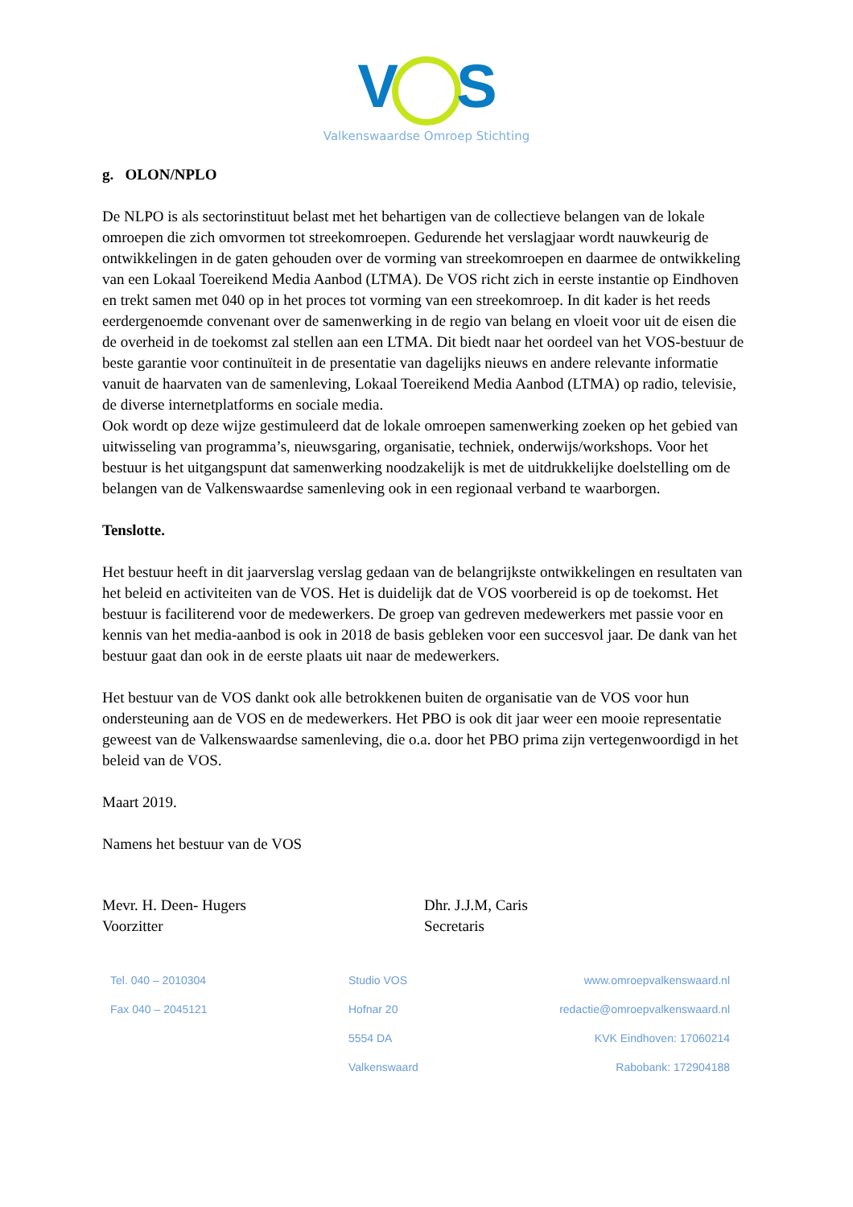V S
Valkenswaardse Omroep Stichting
g. OLON/NPLO
De NLPO is als sectorinstituut belast met het behartigen van de collectieve belangen van de lokale omroepen die zich omvormen tot streekomroepen. Gedurende het verslagjaar wordt nauwkeurig de ontwikkelingen in de gaten gehouden over de vorming van streekomroepen en daarmee de ontwikkeling van een Lokaal Toereikend Media Aanbod (LTMA). De VOS richt zich in eerste instantie op Eindhoven en trekt samen met 040 op in het proces tot vorming van een streekomroep. In dit kader is het reeds eerdergenoemde convenant over de samenwerking in de regio van belang en vloeit voor uit de eisen die de overheid in de toekomst zal stellen aan een LTMA. Dit biedt naar het oordeel van het VOS-bestuur de beste garantie voor continuïteit in de presentatie van dagelijks nieuws en andere relevante informatie vanuit de haarvaten van de samenleving, Lokaal Toereikend Media Aanbod (LTMA) op radio, televisie, de diverse internetplatforms en sociale media.
Ook wordt op deze wijze gestimuleerd dat de lokale omroepen samenwerking zoeken op het gebied van uitwisseling van programma’s, nieuwsgaring, organisatie, techniek, onderwijs/workshops. Voor het bestuur is het uitgangspunt dat samenwerking noodzakelijk is met de uitdrukkelijke doelstelling om de belangen van de Valkenswaardse samenleving ook in een regionaal verband te waarborgen.
Tenslotte.
Het bestuur heeft in dit jaarverslag verslag gedaan van de belangrijkste ontwikkelingen en resultaten van het beleid en activiteiten van de VOS. Het is duidelijk dat de VOS voorbereid is op de toekomst. Het bestuur is faciliterend voor de medewerkers. De groep van gedreven medewerkers met passie voor en kennis van het media-aanbod is ook in 2018 de basis gebleken voor een succesvol jaar. De dank van het bestuur gaat dan ook in de eerste plaats uit naar de medewerkers.
Het bestuur van de VOS dankt ook alle betrokkenen buiten de organisatie van de VOS voor hun ondersteuning aan de VOS en de medewerkers. Het PBO is ook dit jaar weer een mooie representatie geweest van de Valkenswaardse samenleving, die o.a. door het PBO prima zijn vertegenwoordigd in het beleid van de VOS.
Maart 2019.
Namens het bestuur van de VOS
Mevr. H. Deen- Hugers
Voorzitter
Dhr. J.J.M, Caris
Secretaris
Tel. 040 – 2010304
Fax 040 – 2045121
Studio VOS
Hofnar 20
5554 DA
Valkenswaard
www.omroepvalkenswaard.nl
redactie@omroepvalkenswaard.nl
KVK Eindhoven: 17060214
Rabobank: 172904188